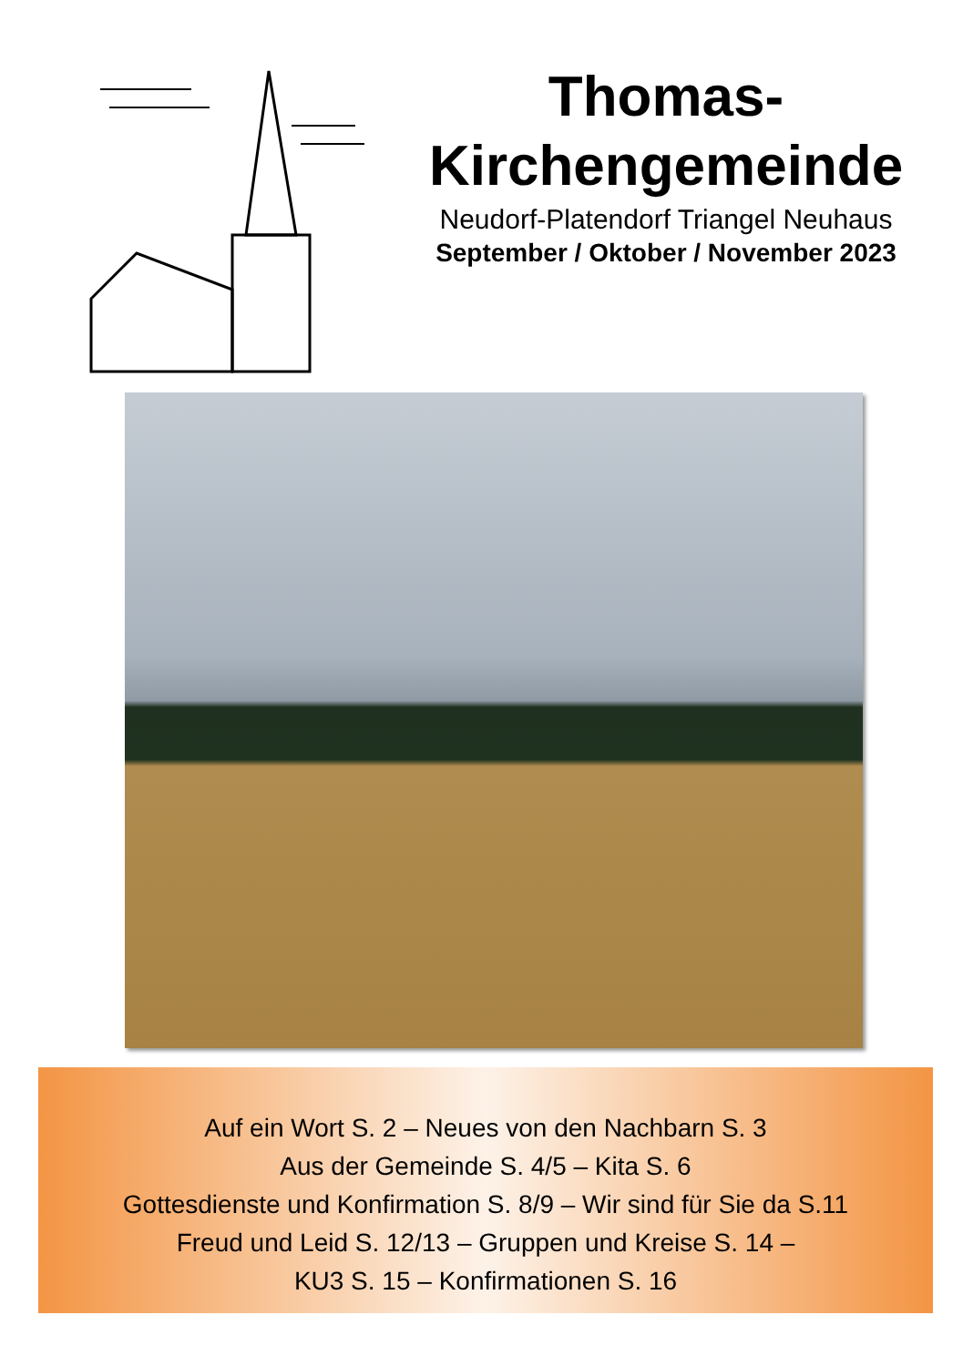Thomas-
Kirchengemeinde
Neudorf-Platendorf Triangel Neuhaus
September / Oktober / November 2023
Auf ein Wort S. 2 – Neues von den Nachbarn S. 3
Aus der Gemeinde S. 4/5 – Kita S. 6
Gottesdienste und Konfirmation S. 8/9 – Wir sind für Sie da S.11
Freud und Leid S. 12/13 – Gruppen und Kreise S. 14 –
KU3 S. 15 – Konfirmationen S. 16